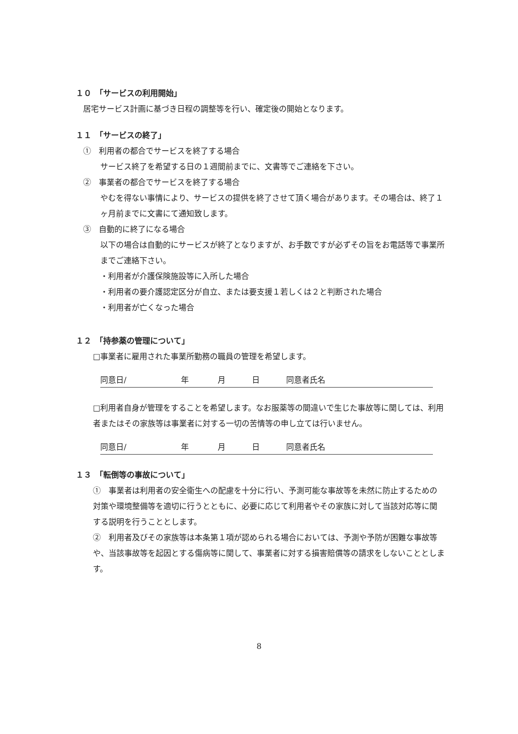１０　「サービスの利用開始」
居宅サービス計画に基づき日程の調整等を行い、確定後の開始となります。
１１　「サービスの終了」
①　利用者の都合でサービスを終了する場合
サービス終了を希望する日の１週間前までに、文書等でご連絡を下さい。
②　事業者の都合でサービスを終了する場合
やむを得ない事情により、サービスの提供を終了させて頂く場合があります。その場合は、終了１ヶ月前までに文書にて通知致します。
③　自動的に終了になる場合
以下の場合は自動的にサービスが終了となりますが、お手数ですが必ずその旨をお電話等で事業所までご連絡下さい。
・利用者が介護保険施設等に入所した場合
・利用者の要介護認定区分が自立、または要支援１若しくは２と判断された場合
・利用者が亡くなった場合
１２　「持参薬の管理について」
□事業者に雇用された事業所勤務の職員の管理を希望します。
同意日/ 年 月 日 同意者氏名
□利用者自身が管理をすることを希望します。なお服薬等の間違いで生じた事故等に関しては、利用者またはその家族等は事業者に対する一切の苦情等の申し立ては行いません。
同意日/ 年 月 日 同意者氏名
１３　「転倒等の事故について」
①　事業者は利用者の安全衛生への配慮を十分に行い、予測可能な事故等を未然に防止するための対策や環境整備等を適切に行うとともに、必要に応じて利用者やその家族に対して当該対応等に関する説明を行うこととします。
②　利用者及びその家族等は本条第１項が認められる場合においては、予測や予防が困難な事故等や、当該事故等を起因とする傷病等に関して、事業者に対する損害賠償等の請求をしないこととします。
8